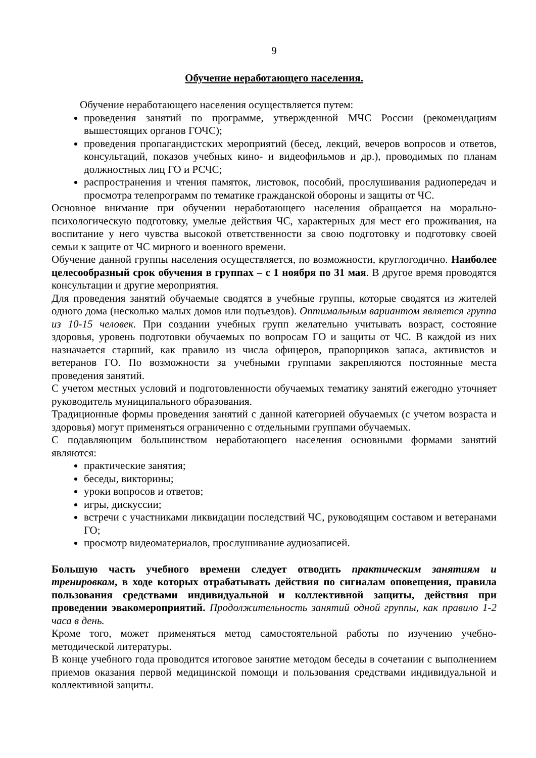9
Обучение неработающего населения.
Обучение неработающего населения осуществляется путем:
проведения занятий по программе, утвержденной МЧС России (рекомендациям вышестоящих органов ГОЧС);
проведения пропагандистских мероприятий (бесед, лекций, вечеров вопросов и ответов, консультаций, показов учебных кино- и видеофильмов и др.), проводимых по планам должностных лиц ГО и РСЧС;
распространения и чтения памяток, листовок, пособий, прослушивания радиопередач и просмотра телепрограмм по тематике гражданской обороны и защиты от ЧС.
Основное внимание при обучении неработающего населения обращается на морально-психологическую подготовку, умелые действия ЧС, характерных для мест его проживания, на воспитание у него чувства высокой ответственности за свою подготовку и подготовку своей семьи к защите от ЧС мирного и военного времени.
Обучение данной группы населения осуществляется, по возможности, круглогодично. Наиболее целесообразный срок обучения в группах – с 1 ноября по 31 мая. В другое время проводятся консультации и другие мероприятия.
Для проведения занятий обучаемые сводятся в учебные группы, которые сводятся из жителей одного дома (несколько малых домов или подъездов). Оптимальным вариантом является группа из 10-15 человек. При создании учебных групп желательно учитывать возраст, состояние здоровья, уровень подготовки обучаемых по вопросам ГО и защиты от ЧС. В каждой из них назначается старший, как правило из числа офицеров, прапорщиков запаса, активистов и ветеранов ГО. По возможности за учебными группами закрепляются постоянные места проведения занятий.
С учетом местных условий и подготовленности обучаемых тематику занятий ежегодно уточняет руководитель муниципального образования.
Традиционные формы проведения занятий с данной категорией обучаемых (с учетом возраста и здоровья) могут применяться ограниченно с отдельными группами обучаемых.
С подавляющим большинством неработающего населения основными формами занятий являются:
практические занятия;
беседы, викторины;
уроки вопросов и ответов;
игры, дискуссии;
встречи с участниками ликвидации последствий ЧС, руководящим составом и ветеранами ГО;
просмотр видеоматериалов, прослушивание аудиозаписей.
Большую часть учебного времени следует отводить практическим занятиям и тренировкам, в ходе которых отрабатывать действия по сигналам оповещения, правила пользования средствами индивидуальной и коллективной защиты, действия при проведении эвакомероприятий. Продолжительность занятий одной группы, как правило 1-2 часа в день.
Кроме того, может применяться метод самостоятельной работы по изучению учебно-методической литературы.
В конце учебного года проводится итоговое занятие методом беседы в сочетании с выполнением приемов оказания первой медицинской помощи и пользования средствами индивидуальной и коллективной защиты.